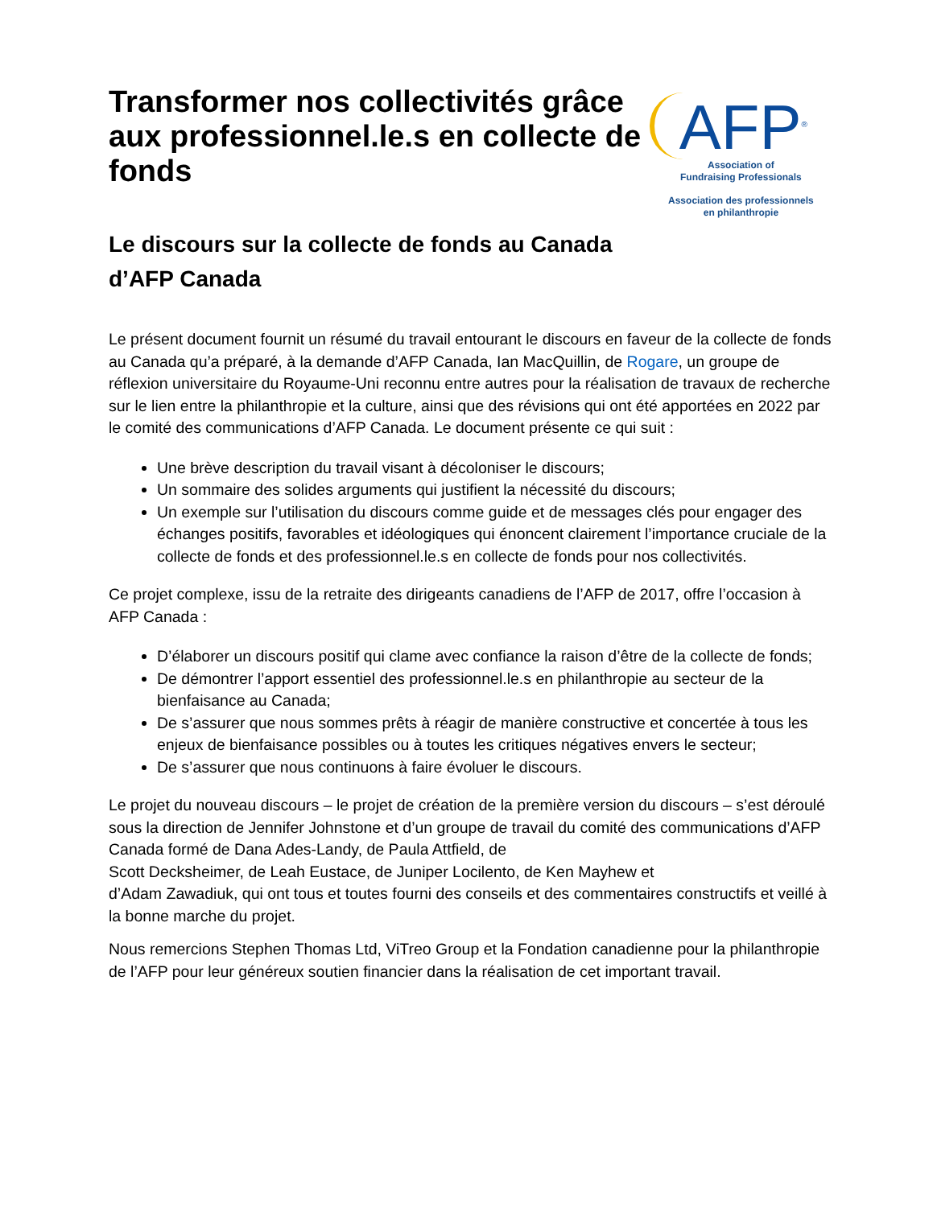Transformer nos collectivités grâce aux professionnel.le.s en collecte de fonds
AFP<sup>®</sup>
Association of
Fundraising Professionals
Association des professionnels
en philanthropie
Le discours sur la collecte de fonds au Canada
d’AFP Canada
Le présent document fournit un résumé du travail entourant le discours en faveur de la collecte de fonds au Canada qu’a préparé, à la demande d’AFP Canada, Ian MacQuillin, de Rogare, un groupe de réflexion universitaire du Royaume-Uni reconnu entre autres pour la réalisation de travaux de recherche sur le lien entre la philanthropie et la culture, ainsi que des révisions qui ont été apportées en 2022 par le comité des communications d’AFP Canada. Le document présente ce qui suit :
Une brève description du travail visant à décoloniser le discours;
Un sommaire des solides arguments qui justifient la nécessité du discours;
Un exemple sur l’utilisation du discours comme guide et de messages clés pour engager des échanges positifs, favorables et idéologiques qui énoncent clairement l’importance cruciale de la collecte de fonds et des professionnel.le.s en collecte de fonds pour nos collectivités.
Ce projet complexe, issu de la retraite des dirigeants canadiens de l’AFP de 2017, offre l’occasion à AFP Canada :
D’élaborer un discours positif qui clame avec confiance la raison d’être de la collecte de fonds;
De démontrer l’apport essentiel des professionnel.le.s en philanthropie au secteur de la bienfaisance au Canada;
De s’assurer que nous sommes prêts à réagir de manière constructive et concertée à tous les enjeux de bienfaisance possibles ou à toutes les critiques négatives envers le secteur;
De s’assurer que nous continuons à faire évoluer le discours.
Le projet du nouveau discours – le projet de création de la première version du discours – s’est déroulé sous la direction de Jennifer Johnstone et d’un groupe de travail du comité des communications d’AFP Canada formé de Dana Ades-Landy, de Paula Attfield, de
Scott Decksheimer, de Leah Eustace, de Juniper Locilento, de Ken Mayhew et
d’Adam Zawadiuk, qui ont tous et toutes fourni des conseils et des commentaires constructifs et veillé à la bonne marche du projet.
Nous remercions Stephen Thomas Ltd, ViTreo Group et la Fondation canadienne pour la philanthropie de l’AFP pour leur généreux soutien financier dans la réalisation de cet important travail.